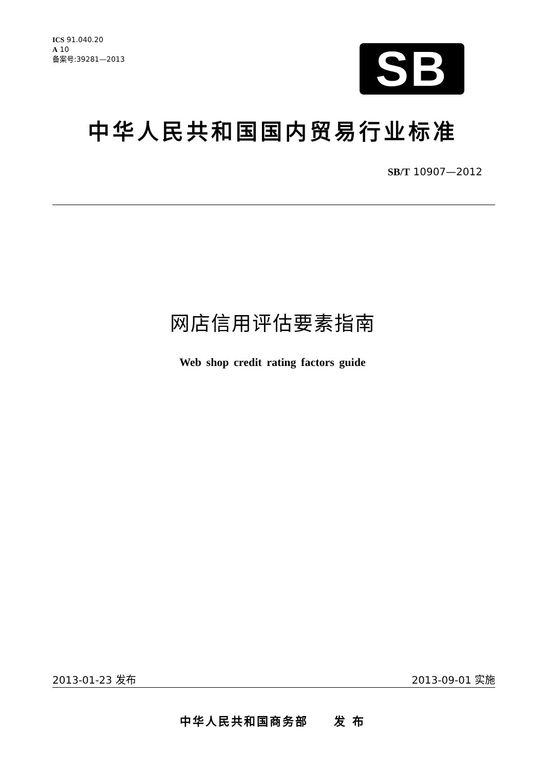ICS 91.040.20
A 10
备案号:39281—2013
SB
中华人民共和国国内贸易行业标准
SB/T 10907—2012
网店信用评估要素指南
Web shop credit rating factors guide
2013-01-23 发布 2013-09-01 实施
中华人民共和国商务部　　发 布